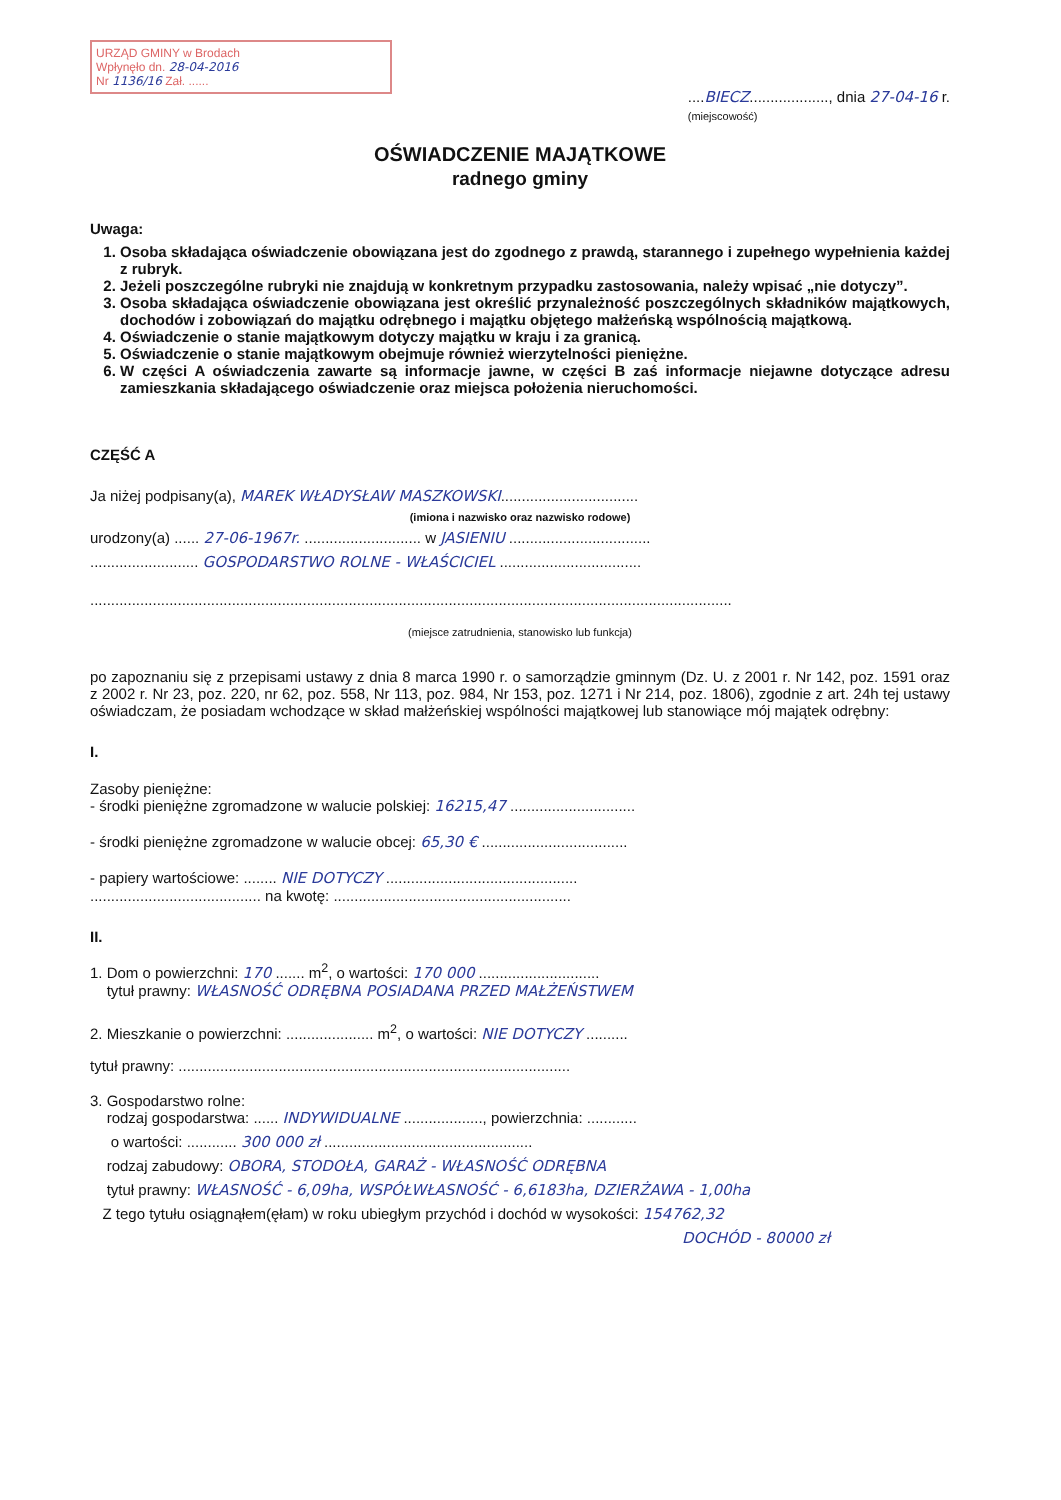URZĄD GMINY w Brodach
Wpłynęło dn. 28-04-2016
Nr 1136/16 Zał. ......
....BIECZ..................., dnia 27-04-16 r.
(miejscowość)
OŚWIADCZENIE MAJĄTKOWE
radnego gminy
Uwaga:
1. Osoba składająca oświadczenie obowiązana jest do zgodnego z prawdą, starannego i zupełnego wypełnienia każdej z rubryk.
2. Jeżeli poszczególne rubryki nie znajdują w konkretnym przypadku zastosowania, należy wpisać „nie dotyczy”.
3. Osoba składająca oświadczenie obowiązana jest określić przynależność poszczególnych składników majątkowych, dochodów i zobowiązań do majątku odrębnego i majątku objętego małżeńską wspólnością majątkową.
4. Oświadczenie o stanie majątkowym dotyczy majątku w kraju i za granicą.
5. Oświadczenie o stanie majątkowym obejmuje również wierzytelności pieniężne.
6. W części A oświadczenia zawarte są informacje jawne, w części B zaś informacje niejawne dotyczące adresu zamieszkania składającego oświadczenie oraz miejsca położenia nieruchomości.
CZĘŚĆ A
Ja niżej podpisany(a), MAREK WŁADYSŁAW MASZKOWSKI.................................
(imiona i nazwisko oraz nazwisko rodowe)
urodzony(a) ...... 27-06-1967r. ............................ w JASIENIU ..................................
.......................... GOSPODARSTWO ROLNE - WŁAŚCICIEL ..................................
..........................................................................................................................................................
(miejsce zatrudnienia, stanowisko lub funkcja)
po zapoznaniu się z przepisami ustawy z dnia 8 marca 1990 r. o samorządzie gminnym (Dz. U. z 2001 r. Nr 142, poz. 1591 oraz z 2002 r. Nr 23, poz. 220, nr 62, poz. 558, Nr 113, poz. 984, Nr 153, poz. 1271 i Nr 214, poz. 1806), zgodnie z art. 24h tej ustawy oświadczam, że posiadam wchodzące w skład małżeńskiej wspólności majątkowej lub stanowiące mój majątek odrębny:
I.
Zasoby pieniężne:
- środki pieniężne zgromadzone w walucie polskiej: 16215,47 ..............................
- środki pieniężne zgromadzone w walucie obcej: 65,30 € ...................................
- papiery wartościowe: ........ NIE DOTYCZY ..............................................
......................................... na kwotę: .........................................................
II.
1. Dom o powierzchni: 170 ....... m<sup>2</sup>, o wartości: 170 000 .............................
tytuł prawny: WŁASNOŚĆ ODRĘBNA POSIADANA PRZED MAŁŻEŃSTWEM
2. Mieszkanie o powierzchni: ..................... m<sup>2</sup>, o wartości: NIE DOTYCZY ..........
tytuł prawny: ..............................................................................................
3. Gospodarstwo rolne:
rodzaj gospodarstwa: ...... INDYWIDUALNE ..................., powierzchnia: ............
o wartości: ............ 300 000 zł ..................................................
rodzaj zabudowy: OBORA, STODOŁA, GARAŻ - WŁASNOŚĆ ODRĘBNA
tytuł prawny: WŁASNOŚĆ - 6,09ha, WSPÓŁWŁASNOŚĆ - 6,6183ha, DZIERŻAWA - 1,00ha
Z tego tytułu osiągnąłem(ęłam) w roku ubiegłym przychód i dochód w wysokości: 154762,32
DOCHÓD - 80000 zł